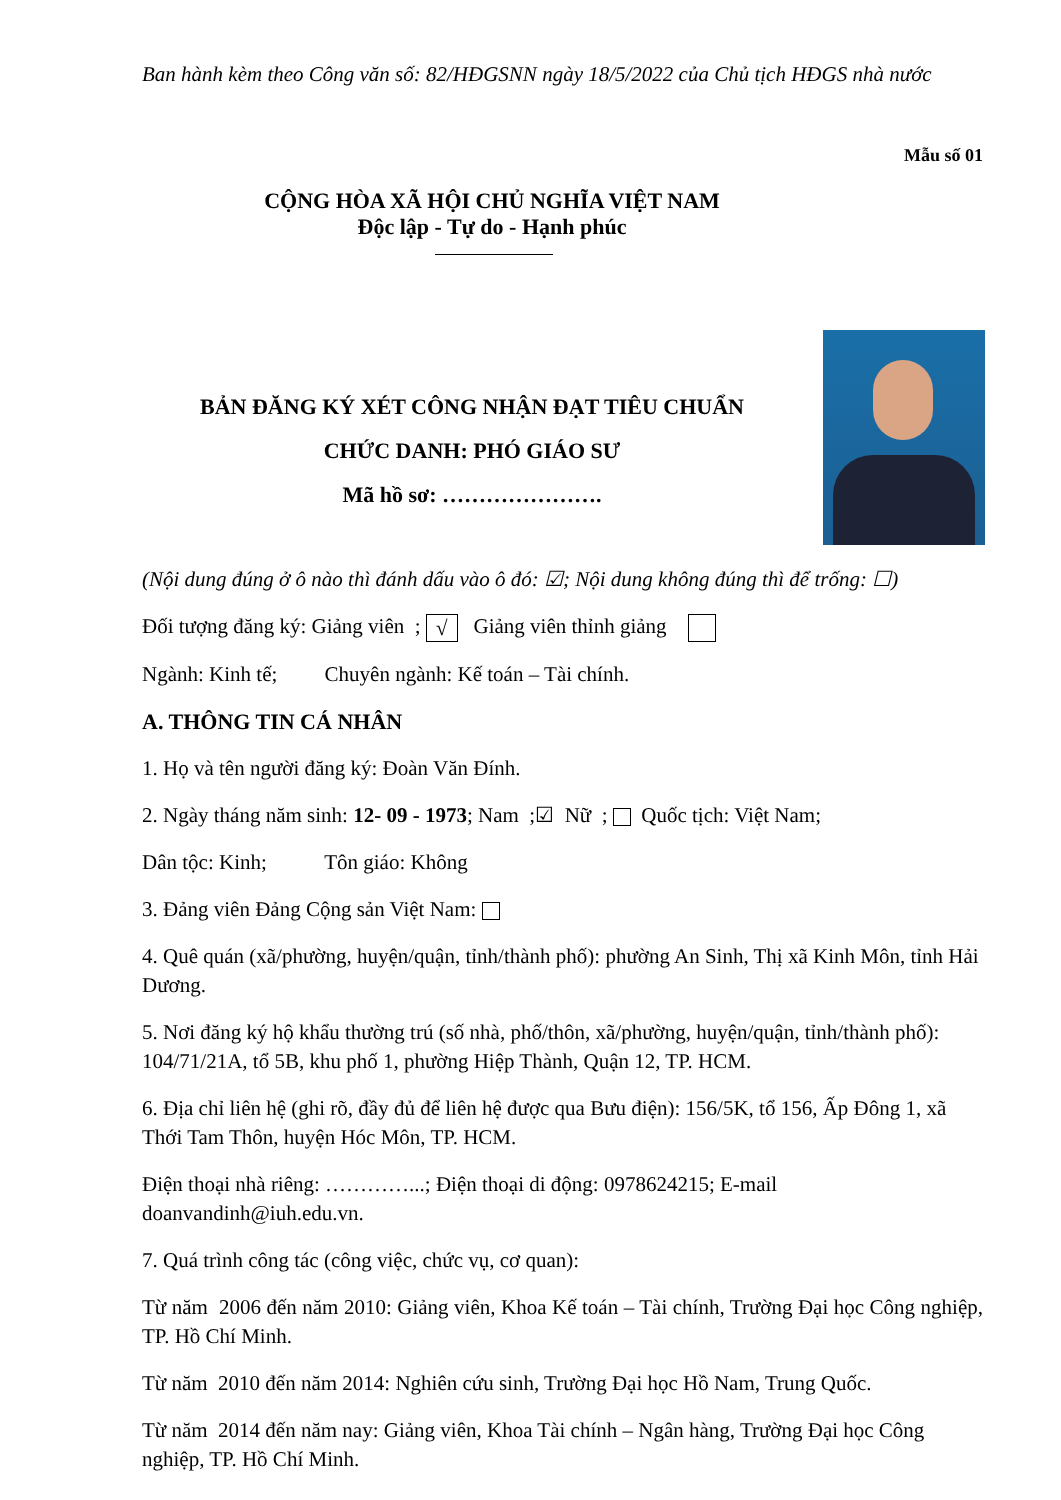Ban hành kèm theo Công văn số: 82/HĐGSNN ngày 18/5/2022 của Chủ tịch HĐGS nhà nước
Mẫu số 01
CỘNG HÒA XÃ HỘI CHỦ NGHĨA VIỆT NAM
Độc lập - Tự do - Hạnh phúc
BẢN ĐĂNG KÝ XÉT CÔNG NHẬN ĐẠT TIÊU CHUẨN
CHỨC DANH: PHÓ GIÁO SƯ
Mã hồ sơ: ………………….
(Nội dung đúng ở ô nào thì đánh dấu vào ô đó: ☑; Nội dung không đúng thì để trống: ☐)
Đối tượng đăng ký: Giảng viên ; √ Giảng viên thỉnh giảng
Ngành: Kinh tế; Chuyên ngành: Kế toán – Tài chính.
A. THÔNG TIN CÁ NHÂN
1. Họ và tên người đăng ký: Đoàn Văn Đính.
2. Ngày tháng năm sinh: 12- 09 - 1973; Nam ;☑ Nữ ; Quốc tịch: Việt Nam;
Dân tộc: Kinh; Tôn giáo: Không
3. Đảng viên Đảng Cộng sản Việt Nam:
4. Quê quán (xã/phường, huyện/quận, tỉnh/thành phố): phường An Sinh, Thị xã Kinh Môn, tỉnh Hải Dương.
5. Nơi đăng ký hộ khẩu thường trú (số nhà, phố/thôn, xã/phường, huyện/quận, tỉnh/thành phố): 104/71/21A, tổ 5B, khu phố 1, phường Hiệp Thành, Quận 12, TP. HCM.
6. Địa chỉ liên hệ (ghi rõ, đầy đủ để liên hệ được qua Bưu điện): 156/5K, tổ 156, Ấp Đông 1, xã Thới Tam Thôn, huyện Hóc Môn, TP. HCM.
Điện thoại nhà riêng: …………...; Điện thoại di động: 0978624215; E-mail doanvandinh@iuh.edu.vn.
7. Quá trình công tác (công việc, chức vụ, cơ quan):
Từ năm 2006 đến năm 2010: Giảng viên, Khoa Kế toán – Tài chính, Trường Đại học Công nghiệp, TP. Hồ Chí Minh.
Từ năm 2010 đến năm 2014: Nghiên cứu sinh, Trường Đại học Hồ Nam, Trung Quốc.
Từ năm 2014 đến năm nay: Giảng viên, Khoa Tài chính – Ngân hàng, Trường Đại học Công nghiệp, TP. Hồ Chí Minh.